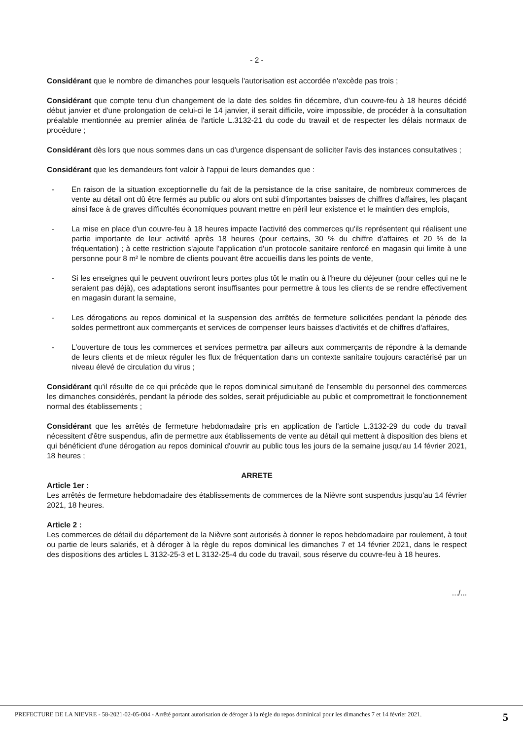- 2 -
Considérant que le nombre de dimanches pour lesquels l'autorisation est accordée n'excède pas trois ;
Considérant que compte tenu d'un changement de la date des soldes fin décembre, d'un couvre-feu à 18 heures décidé début janvier et d'une prolongation de celui-ci le 14 janvier, il serait difficile, voire impossible, de procéder à la consultation préalable mentionnée au premier alinéa de l'article L.3132-21 du code du travail et de respecter les délais normaux de procédure ;
Considérant dès lors que nous sommes dans un cas d'urgence dispensant de solliciter l'avis des instances consultatives ;
Considérant que les demandeurs font valoir à l'appui de leurs demandes que :
- En raison de la situation exceptionnelle du fait de la persistance de la crise sanitaire, de nombreux commerces de vente au détail ont dû être fermés au public ou alors ont subi d'importantes baisses de chiffres d'affaires, les plaçant ainsi face à de graves difficultés économiques pouvant mettre en péril leur existence et le maintien des emplois,
- La mise en place d'un couvre-feu à 18 heures impacte l'activité des commerces qu'ils représentent qui réalisent une partie importante de leur activité après 18 heures (pour certains, 30 % du chiffre d'affaires et 20 % de la fréquentation) ; à cette restriction s'ajoute l'application d'un protocole sanitaire renforcé en magasin qui limite à une personne pour 8 m² le nombre de clients pouvant être accueillis dans les points de vente,
- Si les enseignes qui le peuvent ouvriront leurs portes plus tôt le matin ou à l'heure du déjeuner (pour celles qui ne le seraient pas déjà), ces adaptations seront insuffisantes pour permettre à tous les clients de se rendre effectivement en magasin durant la semaine,
- Les dérogations au repos dominical et la suspension des arrêtés de fermeture sollicitées pendant la période des soldes permettront aux commerçants et services de compenser leurs baisses d'activités et de chiffres d'affaires,
- L'ouverture de tous les commerces et services permettra par ailleurs aux commerçants de répondre à la demande de leurs clients et de mieux réguler les flux de fréquentation dans un contexte sanitaire toujours caractérisé par un niveau élevé de circulation du virus ;
Considérant qu'il résulte de ce qui précède que le repos dominical simultané de l'ensemble du personnel des commerces les dimanches considérés, pendant la période des soldes, serait préjudiciable au public et compromettrait le fonctionnement normal des établissements ;
Considérant que les arrêtés de fermeture hebdomadaire pris en application de l'article L.3132-29 du code du travail nécessitent d'être suspendus, afin de permettre aux établissements de vente au détail qui mettent à disposition des biens et qui bénéficient d'une dérogation au repos dominical d'ouvrir au public tous les jours de la semaine jusqu'au 14 février 2021, 18 heures ;
ARRETE
Article 1er :
Les arrêtés de fermeture hebdomadaire des établissements de commerces de la Nièvre sont suspendus jusqu'au 14 février 2021, 18 heures.
Article 2 :
Les commerces de détail du département de la Nièvre sont autorisés à donner le repos hebdomadaire par roulement, à tout ou partie de leurs salariés, et à déroger à la règle du repos dominical les dimanches 7 et 14 février 2021, dans le respect des dispositions des articles L 3132-25-3 et L 3132-25-4 du code du travail, sous réserve du couvre-feu à 18 heures.
.../...
PREFECTURE DE LA NIEVRE - 58-2021-02-05-004 - Arrêté portant autorisation de déroger à la règle du repos dominical pour les dimanches 7 et 14 février 2021.
5